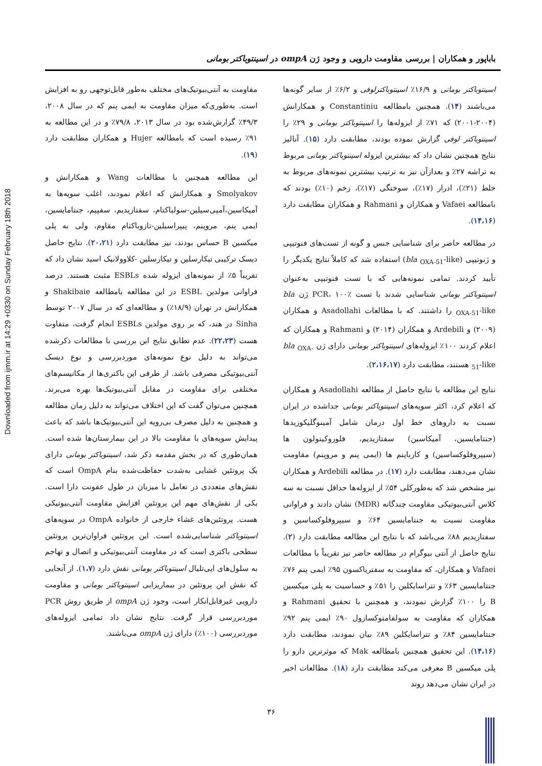Downloaded from ijmm.ir at 14:29 +0330 on Sunday February 18th 2018
باباپور و همکاران | بررسی مقاومت دارویی و وجود ژن ompA در اسینتوباکتر بومانی
اسینتوباکتر بومانی و ۱۶/۹٪ اسینتوباکترلوفی و ۶/۲٪ از سایر گونه‌ها می‌باشند (۱۴). همچنین بامطالعه Constantiniu و همکارانش (۲۰۰۴-۲۰۰۱) که ۷۱٪ از ایزوله‌ها را اسینتوباکتر بومانی و ۲۹٪ را اسینتوباکتر لوفی گزارش نموده بودند، مطابقت دارد (۱۵). آنالیز نتایج همچنین نشان داد که بیشترین ایزوله اسینتوباکتر بومانی مربوط به تراشه ۲۷٪ و بعدازآن نیز به ترتیب بیشترین نمونه‌های مربوط به خلط (۲۱٪)، ادرار (۱۷٪)، سوختگی (۱۷٪)، زخم (۱۰٪) بودند که بامطالعه Vafaei و همکاران و Rahmani و همکاران مطابقت دارد (۱۴،۱۶).
در مطالعه حاضر برای شناسایی جنس و گونه از تست‌های فنوتیپی و ژنوتیپی (bla <sub>OXA-51</sub>-like) استفاده شد که کاملاً نتایج یکدیگر را تأیید کردند. تمامی نمونه‌هایی که با تست فنوتیپی به‌عنوان اسینتوباکتر بومانی شناسایی شدند با تست PCR، ۱۰۰٪ ژن bla <sub>OXA-51</sub>-like را داشتند. که با مطالعات Asadollahi و همکاران (۲۰۰۹) و Ardebili و همکاران (۲۰۱۴) و Rahmani و همکاران که اعلام کردند ۱۰۰٪ ایزوله‌های اسینتوباکتر بومانی دارای ژن bla <sub>OXA-51</sub>-like هستند، مطابقت دارد (۲،۱۶،۱۷).
نتایج این مطالعه با نتایج حاصل از مطالعه Asadollahi و همکاران که اعلام کرد، اکثر سویه‌های اسینتوباکتر بومانی جداشده در ایران نسبت به داروهای خط اول درمان شامل آمینوگلیکوزیدها (جنتامایسین، آمیکاسین) سفتازیدیم، فلوروکینولون ها (سیپروفلوکساسین) و کارباپنم ها (ایمی پنم و مروپنم) مقاومت نشان می‌دهند، مطابقت دارد (۱۷). در مطالعه Ardebili و همکاران نیز مشخص شد که به‌طورکلی ۵۴٪ از ایزوله‌ها حداقل نسبت به سه کلاس آنتی‌بیوتیکی مقاومت چندگانه (MDR) نشان دادند و فراوانی مقاومت نسبت به جنتامایسین ۶۴٪ و سیپروفلوکساسین و سفتازیدیم ۸۸٪ می‌باشد که با نتایج این مطالعه مطابقت دارد (۲). نتایج حاصل از آنتی بیوگرام در مطالعه حاضر نیز تقریباً با مطالعات Vafaei و همکاران، که مقاومت به سفتریاکسون ۹۵٪ ایمی پنم ۷۶٪ جنتامایسین ۶۳٪ و تتراسایکلین را ۵۱٪ و حساسیت به پلی میکسین B را ۱۰۰٪ گزارش نمودند، و همچنین با تحقیق Rahmani و همکاران که مقاومت به سولفامتوکسازول ۹۰٪ ایمی پنم ۹۲٪ جنتامایسین ۸۴٪ و تتراسایکلین ۸۹٪ بیان نمودند، مطابقت دارد (۱۴،۱۶). این تحقیق همچنین بامطالعه Mak که موثرترین دارو را پلی میکسین B معرفی می‌کند مطابقت دارد (۱۸). مطالعات اخیر در ایران نشان می‌دهد روند
مقاومت به آنتی‌بیوتیک‌های مختلف به‌طور قابل‌توجهی رو به افزایش است. به‌طوری‌که میزان مقاومت به ایمی پنم که در سال ۲۰۰۸، ۴۹/۳٪ گزارش‌شده بود در سال ۲۰۱۳، ۷۹/۸٪ و در این مطالعه به ۹۱٪ رسیده است که بامطالعه Hujer و همکاران مطابقت دارد (۱۹).
این مطالعه همچنین با مطالعات Wang و همکارانش و Smolyakov و همکارانش که اعلام نمودند، اغلب سویه‌ها به آمیکاسین،آمپی‌سیلین-سولباکتام، سفتازیدیم، سفپیم، جنتامایسین، ایمی پنم، مروپنم، پیپراسیلین-تازوباکتام مقاوم، ولی به پلی میکسین B حساس بودند، نیز مطابقت دارد (۲۰،۲۱). نتایج حاصل دیسک ترکیبی تیکارسلین و تیکارسلین -کلاوولانیک اسید نشان داد که تقریباً ۵٪ از نمونه‌های ایزوله شده ESBLs مثبت هستند. درصد فراوانی مولدین ESBL در این مطالعه بامطالعه Shakibaie و همکارانش در تهران (۱۸/۹٪) و مطالعه‌ای که در سال ۲۰۰۷ توسط Sinha در هند، که بر روی مولدین ESBLs انجام گرفت، متفاوت هست (۲۲،۲۳). عدم تطابق نتایج این بررسی با مطالعات ذکرشده می‌تواند به دلیل نوع نمونه‌های موردبررسی و نوع دیسک آنتی‌بیوتیکی مصرفی باشد. از طرفی این باکتری‌ها از مکانیسم‌های مختلفی برای مقاومت در مقابل آنتی‌بیوتیک‌ها بهره می‌برند. همچنین می‌توان گفت که این اختلاف می‌تواند به دلیل زمان مطالعه و همچنین به دلیل مصرف بی‌رویه این آنتی‌بیوتیک‌ها باشد که باعث پیدایش سویه‌های با مقاومت بالا در این بیمارستان‌ها شده است. همان‌طوری که در بخش مقدمه ذکر شد، اسینتوباکتر بومانی دارای یک پروتئین غشایی به‌شدت حفاظت‌شده بنام OmpA است که نقش‌های متعددی در تعامل با میزبان در طول عفونت دارا است. یکی از نقش‌های مهم این پروتئین افزایش مقاومت آنتی‌بیوتیکی هست. پروتئین‌های غشاء خارجی از خانواده OmpA در سویه‌های اسینتوباکتر شناسایی‌شده است. این پروتئین فراوان‌ترین پروتئین سطحی باکتری است که در مقاومت آنتی‌بیوتیکی و اتصال و تهاجم به سلول‌های اپی‌تلیال اسینتوباکتر بومانی نقش دارد (۱،۷). از آنجایی که نقش این پروتئین در بیماریزایی اسینتوباکتر بومانی و مقاومت دارویی غیرقابل‌انکار است، وجود ژن ompA از طریق روش PCR موردبررسی قرار گرفت. نتایج نشان داد تمامی ایزوله‌های موردبررسی (۱۰۰٪) دارای ژن ompA می‌باشند.
۳۶